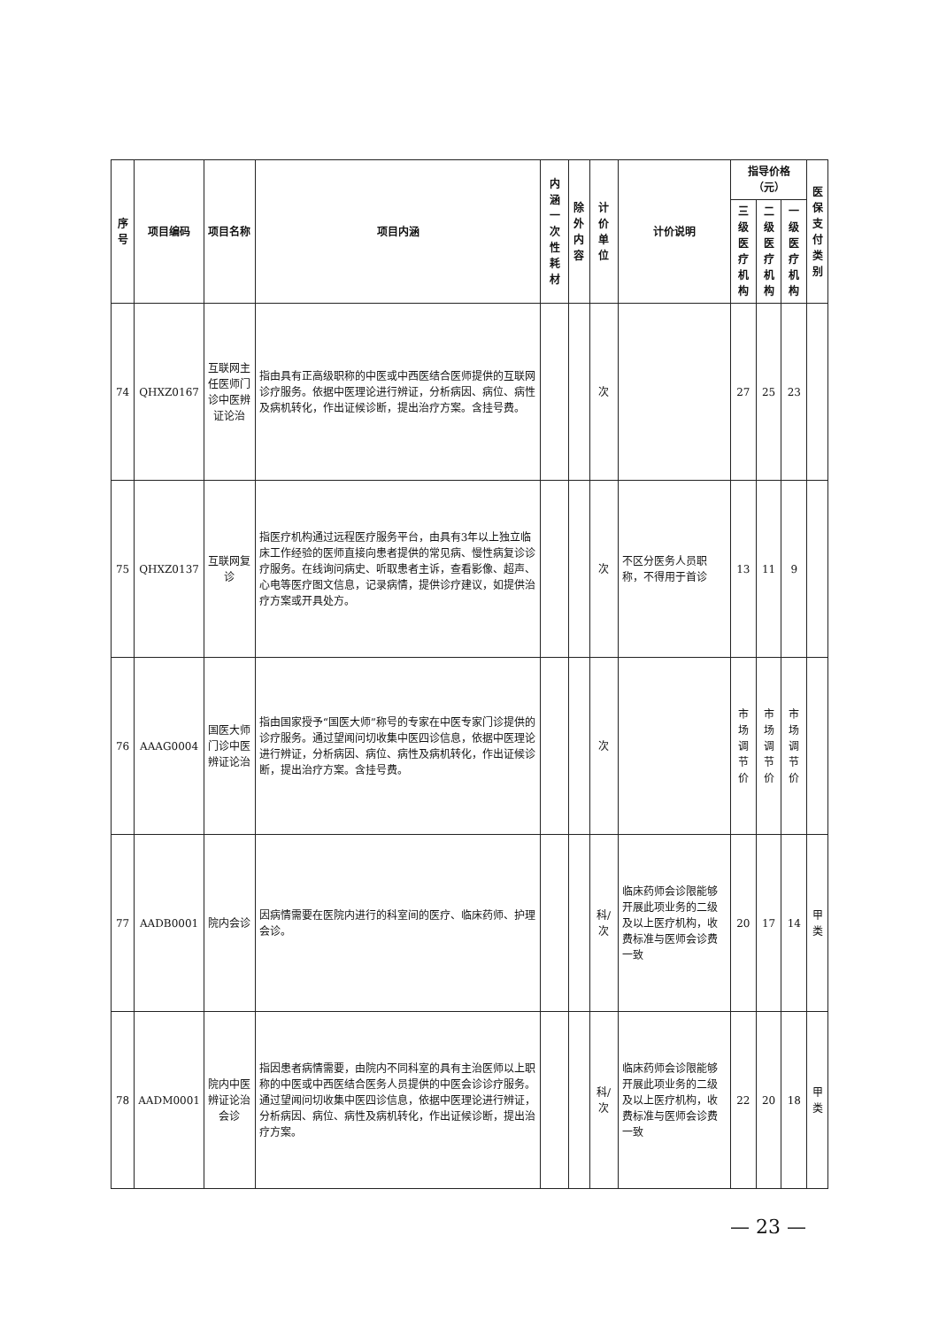| 序号 | 项目编码 | 项目名称 | 项目内涵 | 内涵 一次性耗材 | 除外 内容 | 计价单位 | 计价说明 | 指导价格（元） | | | 医保 支付 类别 |
| --- | --- | --- | --- | --- | --- | --- | --- | --- | --- | --- | --- |
| | | | | | | | | 三级医 疗机构 | 二级医 疗机构 | 一级医 疗机构 | |
| 74 | QHXZ0167 | 互联网主任医师门诊中医辨证论治 | 指由具有正高级职称的中医或中西医结合医师提供的互联网诊疗服务。依据中医理论进行辨证，分析病因、病位、病性及病机转化，作出证候诊断，提出治疗方案。含挂号费。 | | | 次 | | 27 | 25 | 23 | |
| 75 | QHXZ0137 | 互联网复诊 | 指医疗机构通过远程医疗服务平台，由具有3年以上独立临床工作经验的医师直接向患者提供的常见病、慢性病复诊诊疗服务。在线询问病史、听取患者主诉，查看影像、超声、心电等医疗图文信息，记录病情，提供诊疗建议，如提供治疗方案或开具处方。 | | | 次 | 不区分医务人员职称，不得用于首诊 | 13 | 11 | 9 | |
| 76 | AAAG0004 | 国医大师门诊中医辨证论治 | 指由国家授予“国医大师”称号的专家在中医专家门诊提供的诊疗服务。通过望闻问切收集中医四诊信息，依据中医理论进行辨证，分析病因、病位、病性及病机转化，作出证候诊断，提出治疗方案。含挂号费。 | | | 次 | | 市场 调节价 | 市场 调节价 | 市场 调节价 | |
| 77 | AADB0001 | 院内会诊 | 因病情需要在医院内进行的科室间的医疗、临床药师、护理会诊。 | | | 科/次 | 临床药师会诊限能够开展此项业务的二级及以上医疗机构，收费标准与医师会诊费一致 | 20 | 17 | 14 | 甲类 |
| 78 | AADM0001 | 院内中医辨证论治会诊 | 指因患者病情需要，由院内不同科室的具有主治医师以上职称的中医或中西医结合医务人员提供的中医会诊诊疗服务。通过望闻问切收集中医四诊信息，依据中医理论进行辨证，分析病因、病位、病性及病机转化，作出证候诊断，提出治疗方案。 | | | 科/次 | 临床药师会诊限能够开展此项业务的二级及以上医疗机构，收费标准与医师会诊费一致 | 22 | 20 | 18 | 甲类 |
— 23 —